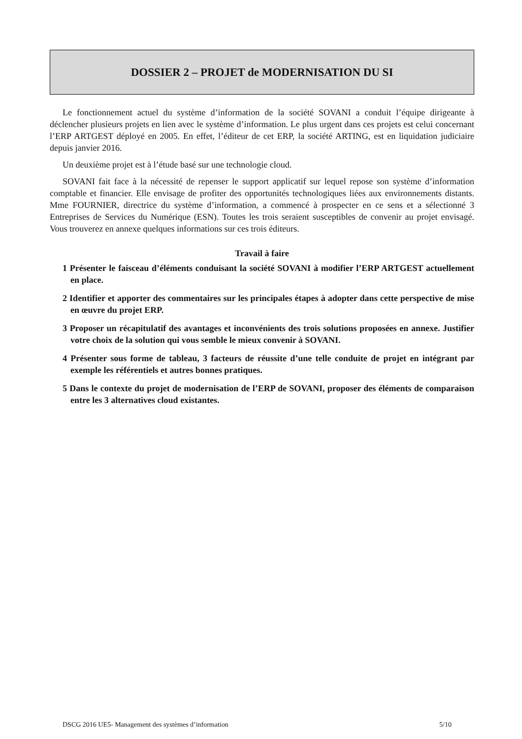DOSSIER 2 – PROJET de MODERNISATION DU SI
Le fonctionnement actuel du système d’information de la société SOVANI a conduit l’équipe dirigeante à déclencher plusieurs projets en lien avec le système d’information. Le plus urgent dans ces projets est celui concernant l’ERP ARTGEST déployé en 2005. En effet, l’éditeur de cet ERP, la société ARTING, est en liquidation judiciaire depuis janvier 2016.
Un deuxième projet est à l’étude basé sur une technologie cloud.
SOVANI fait face à la nécessité de repenser le support applicatif sur lequel repose son système d’information comptable et financier. Elle envisage de profiter des opportunités technologiques liées aux environnements distants. Mme FOURNIER, directrice du système d’information, a commencé à prospecter en ce sens et a sélectionné 3 Entreprises de Services du Numérique (ESN). Toutes les trois seraient susceptibles de convenir au projet envisagé. Vous trouverez en annexe quelques informations sur ces trois éditeurs.
Travail à faire
1 Présenter le faisceau d’éléments conduisant la société SOVANI à modifier l’ERP ARTGEST actuellement en place.
2 Identifier et apporter des commentaires sur les principales étapes à adopter dans cette perspective de mise en œuvre du projet ERP.
3 Proposer un récapitulatif des avantages et inconvénients des trois solutions proposées en annexe. Justifier votre choix de la solution qui vous semble le mieux convenir à SOVANI.
4 Présenter sous forme de tableau, 3 facteurs de réussite d’une telle conduite de projet en intégrant par exemple les référentiels et autres bonnes pratiques.
5 Dans le contexte du projet de modernisation de l’ERP de SOVANI, proposer des éléments de comparaison entre les 3 alternatives cloud existantes.
DSCG 2016 UE5- Management des systèmes d’information 5/10